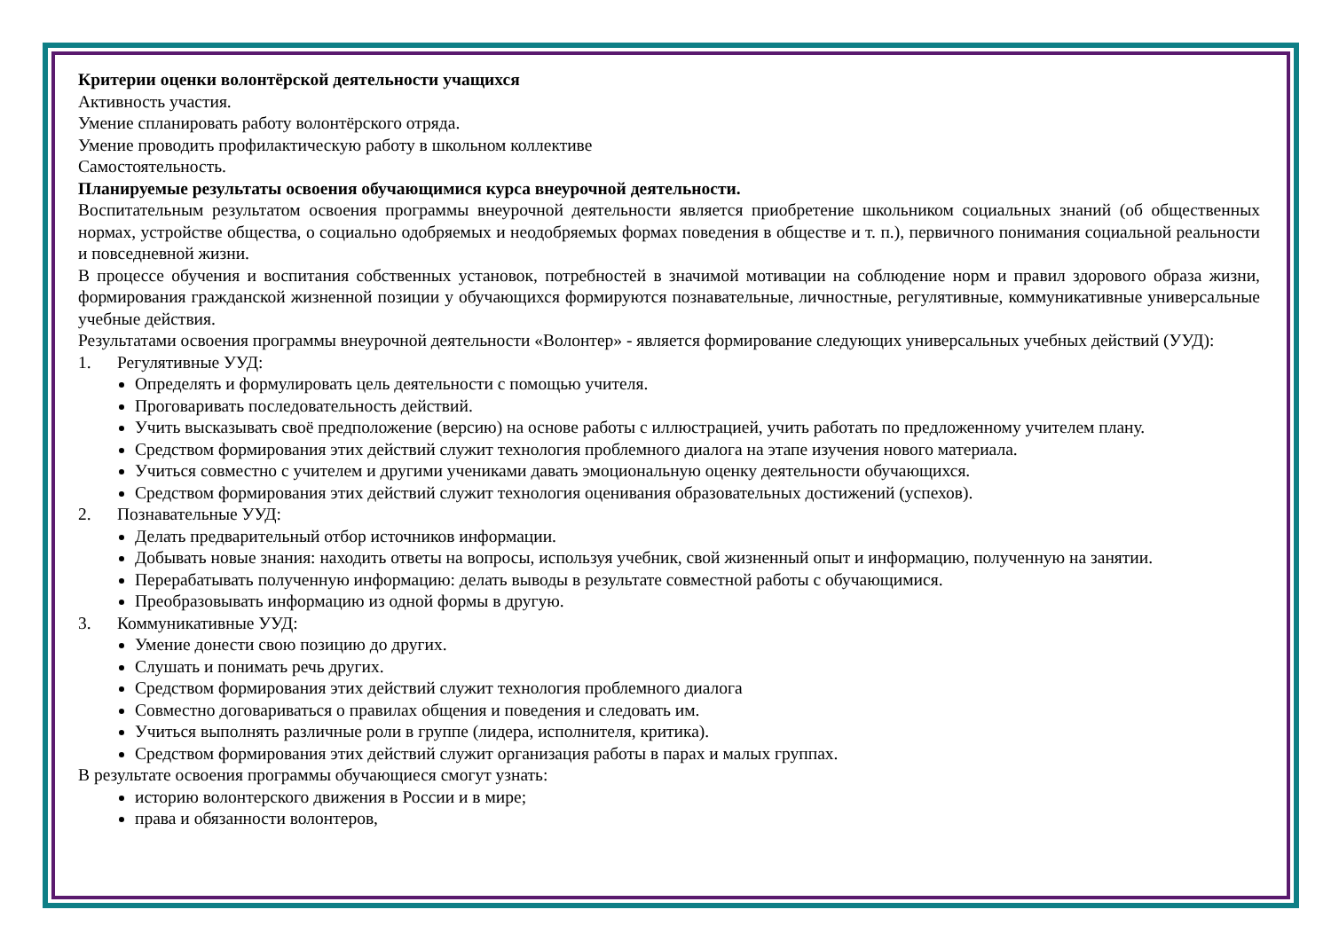Критерии оценки волонтёрской деятельности учащихся
Активность участия.
Умение спланировать работу волонтёрского отряда.
Умение проводить профилактическую работу в школьном коллективе
Самостоятельность.
Планируемые результаты освоения обучающимися курса внеурочной деятельности.
Воспитательным результатом освоения программы внеурочной деятельности является приобретение школьником социальных знаний (об общественных нормах, устройстве общества, о социально одобряемых и неодобряемых формах поведения в обществе и т. п.), первичного понимания социальной реальности и повседневной жизни.
В процессе обучения и воспитания собственных установок, потребностей в значимой мотивации на соблюдение норм и правил здорового образа жизни, формирования гражданской жизненной позиции у обучающихся формируются познавательные, личностные, регулятивные, коммуникативные универсальные учебные действия.
Результатами освоения программы внеурочной деятельности «Волонтер» - является формирование следующих универсальных учебных действий (УУД):
1. Регулятивные УУД:
Определять и формулировать цель деятельности с помощью учителя.
Проговаривать последовательность действий.
Учить высказывать своё предположение (версию) на основе работы с иллюстрацией, учить работать по предложенному учителем плану.
Средством формирования этих действий служит технология проблемного диалога на этапе изучения нового материала.
Учиться совместно с учителем и другими учениками давать эмоциональную оценку деятельности обучающихся.
Средством формирования этих действий служит технология оценивания образовательных достижений (успехов).
2. Познавательные УУД:
Делать предварительный отбор источников информации.
Добывать новые знания: находить ответы на вопросы, используя учебник, свой жизненный опыт и информацию, полученную на занятии.
Перерабатывать полученную информацию: делать выводы в результате совместной работы с обучающимися.
Преобразовывать информацию из одной формы в другую.
3. Коммуникативные УУД:
Умение донести свою позицию до других.
Слушать и понимать речь других.
Средством формирования этих действий служит технология проблемного диалога
Совместно договариваться о правилах общения и поведения и следовать им.
Учиться выполнять различные роли в группе (лидера, исполнителя, критика).
Средством формирования этих действий служит организация работы в парах и малых группах.
В результате освоения программы обучающиеся смогут узнать:
историю волонтерского движения в России и в мире;
права и обязанности волонтеров,